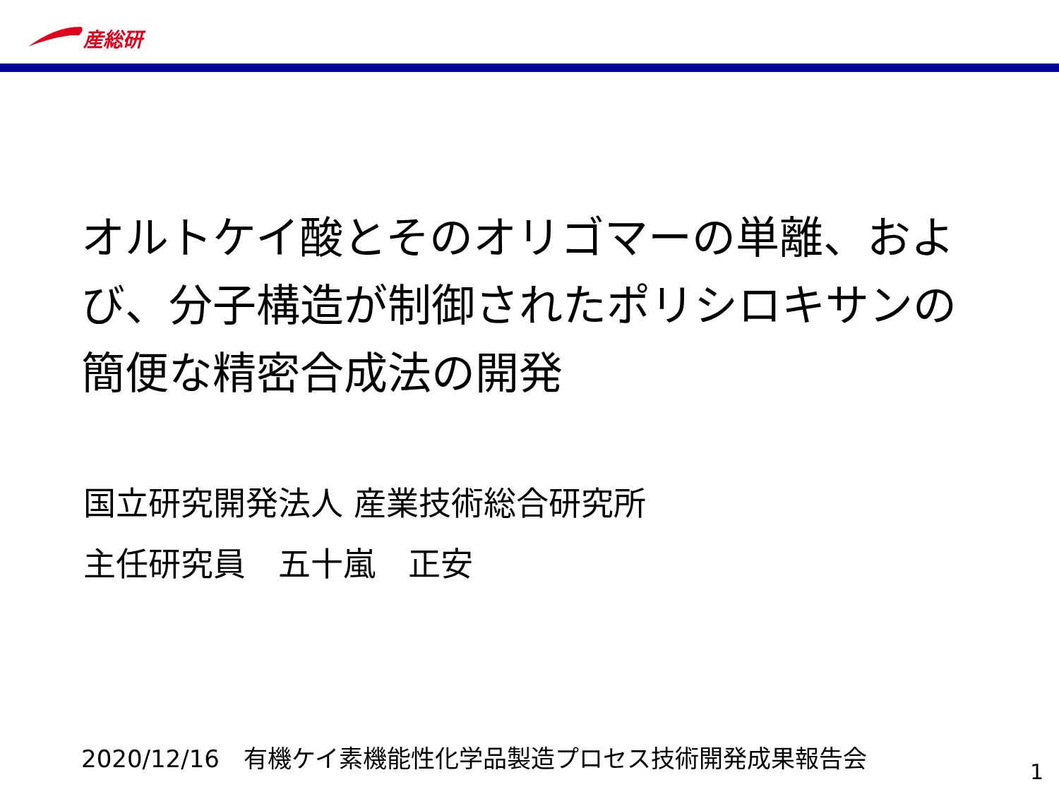産総研
オルトケイ酸とそのオリゴマーの単離、および、分子構造が制御されたポリシロキサンの簡便な精密合成法の開発
国立研究開発法人 産業技術総合研究所
主任研究員　五十嵐　正安
2020/12/16　有機ケイ素機能性化学品製造プロセス技術開発成果報告会
1